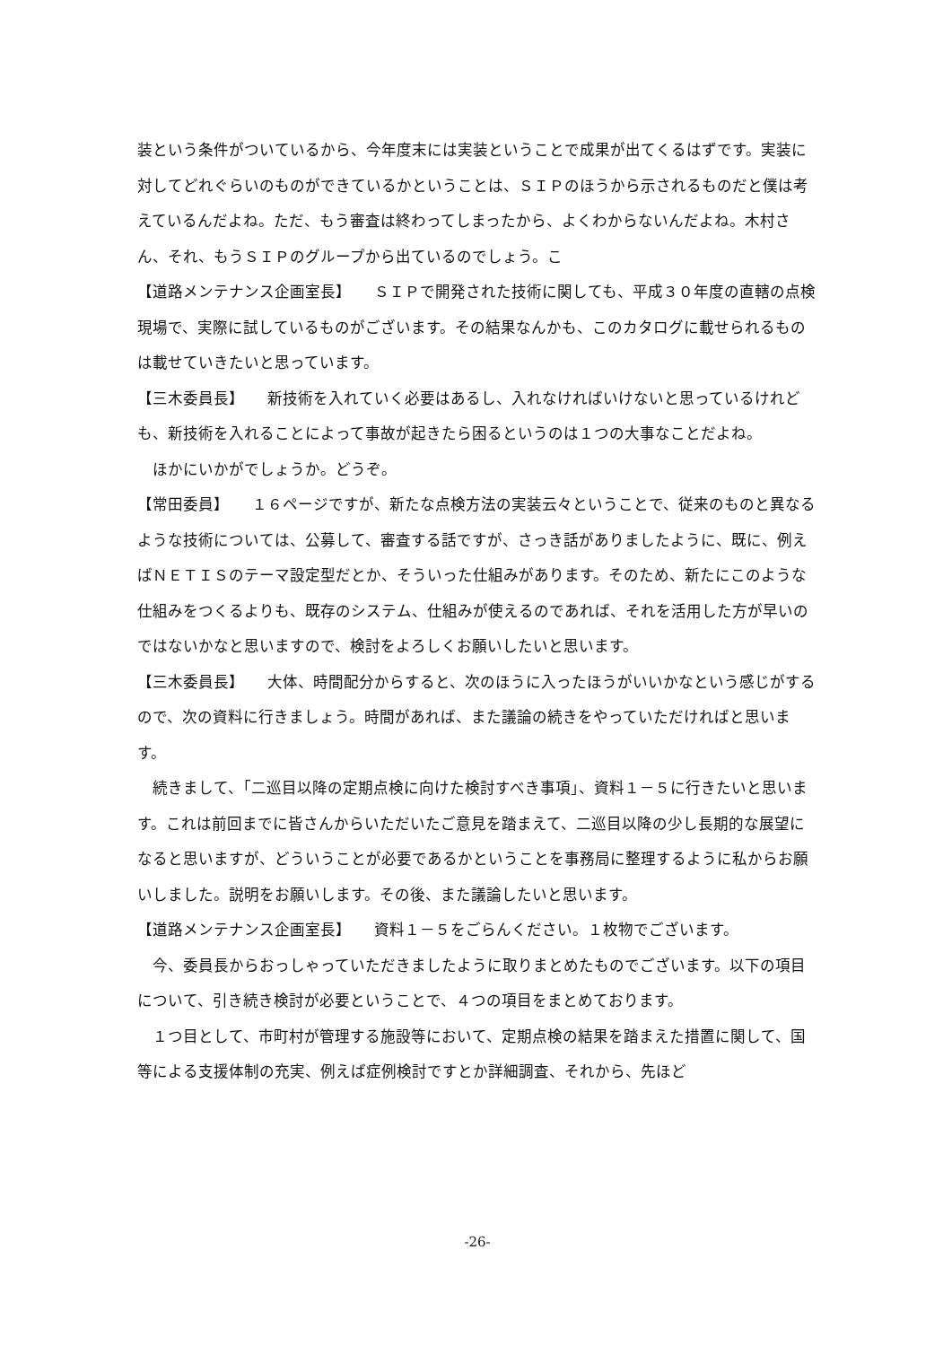装という条件がついているから、今年度末には実装ということで成果が出てくるはずです。実装に対してどれぐらいのものができているかということは、ＳＩＰのほうから示されるものだと僕は考えているんだよね。ただ、もう審査は終わってしまったから、よくわからないんだよね。木村さん、それ、もうＳＩＰのグループから出ているのでしょう。こ
【道路メンテナンス企画室長】　　ＳＩＰで開発された技術に関しても、平成３０年度の直轄の点検現場で、実際に試しているものがございます。その結果なんかも、このカタログに載せられるものは載せていきたいと思っています。
【三木委員長】　　新技術を入れていく必要はあるし、入れなければいけないと思っているけれども、新技術を入れることによって事故が起きたら困るというのは１つの大事なことだよね。
　ほかにいかがでしょうか。どうぞ。
【常田委員】　　１６ページですが、新たな点検方法の実装云々ということで、従来のものと異なるような技術については、公募して、審査する話ですが、さっき話がありましたように、既に、例えばＮＥＴＩＳのテーマ設定型だとか、そういった仕組みがあります。そのため、新たにこのような仕組みをつくるよりも、既存のシステム、仕組みが使えるのであれば、それを活用した方が早いのではないかなと思いますので、検討をよろしくお願いしたいと思います。
【三木委員長】　　大体、時間配分からすると、次のほうに入ったほうがいいかなという感じがするので、次の資料に行きましょう。時間があれば、また議論の続きをやっていただければと思います。
　続きまして、「二巡目以降の定期点検に向けた検討すべき事項」、資料１－５に行きたいと思います。これは前回までに皆さんからいただいたご意見を踏まえて、二巡目以降の少し長期的な展望になると思いますが、どういうことが必要であるかということを事務局に整理するように私からお願いしました。説明をお願いします。その後、また議論したいと思います。
【道路メンテナンス企画室長】　　資料１－５をごらんください。１枚物でございます。
　今、委員長からおっしゃっていただきましたように取りまとめたものでございます。以下の項目について、引き続き検討が必要ということで、４つの項目をまとめております。
　１つ目として、市町村が管理する施設等において、定期点検の結果を踏まえた措置に関して、国等による支援体制の充実、例えば症例検討ですとか詳細調査、それから、先ほど
-26-